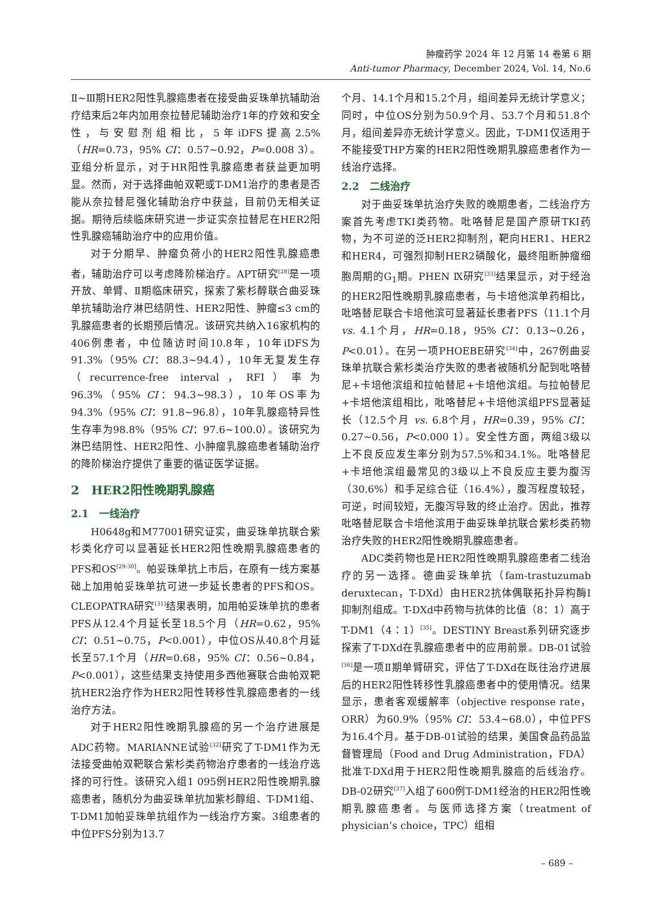肿瘤药学 2024 年 12 月第 14 卷第 6 期
Anti-tumor Pharmacy, December 2024, Vol. 14, No.6
Ⅱ~Ⅲ期HER2阳性乳腺癌患者在接受曲妥珠单抗辅助治疗结束后2年内加用奈拉替尼辅助治疗1年的疗效和安全性，与安慰剂组相比，5年iDFS提高2.5%（HR=0.73，95% CI：0.57~0.92，P=0.008 3）。亚组分析显示，对于HR阳性乳腺癌患者获益更加明显。然而，对于选择曲帕双靶或T-DM1治疗的患者是否能从奈拉替尼强化辅助治疗中获益，目前仍无相关证据。期待后续临床研究进一步证实奈拉替尼在HER2阳性乳腺癌辅助治疗中的应用价值。
对于分期早、肿瘤负荷小的HER2阳性乳腺癌患者，辅助治疗可以考虑降阶梯治疗。APT研究<sup>[28]</sup>是一项开放、单臂、Ⅱ期临床研究，探索了紫杉醇联合曲妥珠单抗辅助治疗淋巴结阴性、HER2阳性、肿瘤≤3 cm的乳腺癌患者的长期预后情况。该研究共纳入16家机构的406例患者，中位随访时间10.8年，10年iDFS为91.3%（95% CI：88.3~94.4），10年无复发生存（recurrence-free interval，RFI）率为96.3%（95% CI：94.3~98.3），10年OS率为94.3%（95% CI：91.8~96.8），10年乳腺癌特异性生存率为98.8%（95% CI：97.6~100.0）。该研究为淋巴结阴性、HER2阳性、小肿瘤乳腺癌患者辅助治疗的降阶梯治疗提供了重要的循证医学证据。
2　HER2阳性晚期乳腺癌
2.1　一线治疗
H0648g和M77001研究证实，曲妥珠单抗联合紫杉类化疗可以显著延长HER2阳性晚期乳腺癌患者的PFS和OS<sup>[29-30]</sup>。帕妥珠单抗上市后，在原有一线方案基础上加用帕妥珠单抗可进一步延长患者的PFS和OS。CLEOPATRA研究<sup>[31]</sup>结果表明，加用帕妥珠单抗的患者PFS从12.4个月延长至18.5个月（HR=0.62，95% CI：0.51~0.75，P<0.001），中位OS从40.8个月延长至57.1个月（HR=0.68，95% CI：0.56~0.84，P<0.001），这些结果支持使用多西他赛联合曲帕双靶抗HER2治疗作为HER2阳性转移性乳腺癌患者的一线治疗方法。
对于HER2阳性晚期乳腺癌的另一个治疗进展是ADC药物。MARIANNE试验<sup>[32]</sup>研究了T-DM1作为无法接受曲帕双靶联合紫杉类药物治疗患者的一线治疗选择的可行性。该研究入组1 095例HER2阳性晚期乳腺癌患者，随机分为曲妥珠单抗加紫杉醇组、T-DM1组、T-DM1加帕妥珠单抗组作为一线治疗方案。3组患者的中位PFS分别为13.7
个月、14.1个月和15.2个月，组间差异无统计学意义；同时，中位OS分别为50.9个月、53.7个月和51.8个月，组间差异亦无统计学意义。因此，T-DM1仅适用于不能接受THP方案的HER2阳性晚期乳腺癌患者作为一线治疗选择。
2.2　二线治疗
对于曲妥珠单抗治疗失败的晚期患者，二线治疗方案首先考虑TKI类药物。吡咯替尼是国产原研TKI药物，为不可逆的泛HER2抑制剂，靶向HER1、HER2和HER4，可强烈抑制HER2磷酸化，最终阻断肿瘤细胞周期的G<sub>1</sub>期。PHEN Ⅸ研究<sup>[33]</sup>结果显示，对于经治的HER2阳性晚期乳腺癌患者，与卡培他滨单药相比，吡咯替尼联合卡培他滨可显著延长患者PFS（11.1个月 vs. 4.1个月，HR=0.18，95% CI：0.13~0.26，P<0.01）。在另一项PHOEBE研究<sup>[34]</sup>中，267例曲妥珠单抗联合紫杉类治疗失败的患者被随机分配到吡咯替尼+卡培他滨组和拉帕替尼+卡培他滨组。与拉帕替尼+卡培他滨组相比，吡咯替尼+卡培他滨组PFS显著延长（12.5个月 vs. 6.8个月，HR=0.39，95% CI：0.27~0.56，P<0.000 1）。安全性方面，两组3级以上不良反应发生率分别为57.5%和34.1%。吡咯替尼+卡培他滨组最常见的3级以上不良反应主要为腹泻（30.6%）和手足综合征（16.4%），腹泻程度较轻，可逆，时间较短，无腹泻导致的终止治疗。因此，推荐吡咯替尼联合卡培他滨用于曲妥珠单抗联合紫杉类药物治疗失败的HER2阳性晚期乳腺癌患者。
ADC类药物也是HER2阳性晚期乳腺癌患者二线治疗的另一选择。德曲妥珠单抗（fam-trastuzumab deruxtecan，T-DXd）由HER2抗体偶联拓扑异构酶Ⅰ抑制剂组成。T-DXd中药物与抗体的比值（8：1）高于T-DM1（4：1）<sup>[35]</sup>。DESTINY Breast系列研究逐步探索了T-DXd在乳腺癌患者中的应用前景。DB-01试验<sup>[36]</sup>是一项Ⅱ期单臂研究，评估了T-DXd在既往治疗进展后的HER2阳性转移性乳腺癌患者中的使用情况。结果显示，患者客观缓解率（objective response rate，ORR）为60.9%（95% CI：53.4~68.0），中位PFS为16.4个月。基于DB-01试验的结果，美国食品药品监督管理局（Food and Drug Administration，FDA）批准T-DXd用于HER2阳性晚期乳腺癌的后线治疗。DB-02研究<sup>[37]</sup>入组了600例T-DM1经治的HER2阳性晚期乳腺癌患者。与医师选择方案（treatment of physician’s choice，TPC）组相
– 689 –